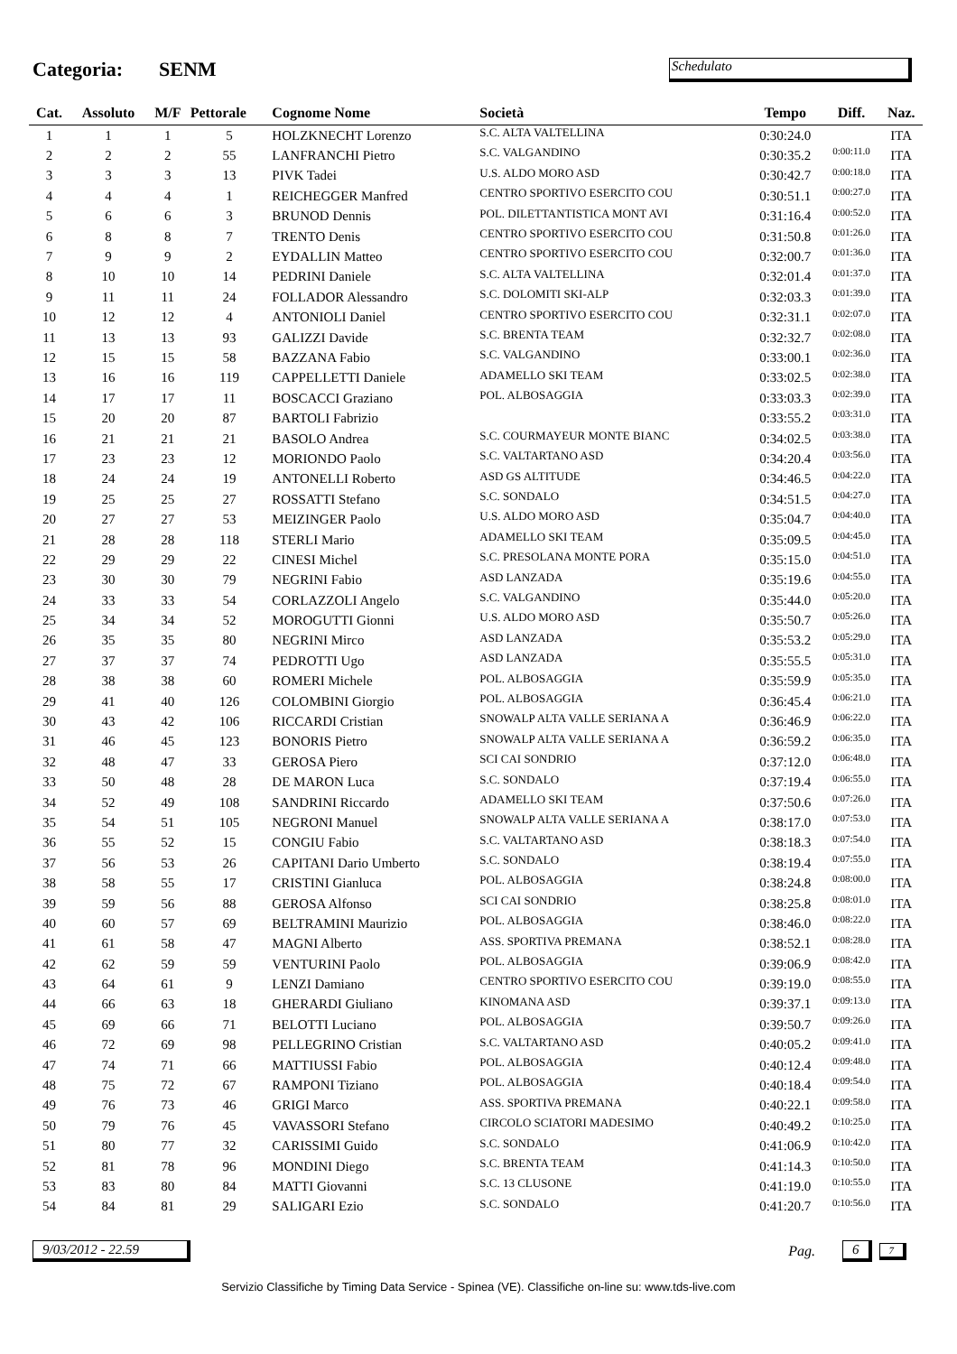Categoria: SENM Schedulato
| Cat. | Assoluto | M/F | Pettorale | Cognome Nome | Società | Tempo | Diff. | Naz. |
| --- | --- | --- | --- | --- | --- | --- | --- | --- |
| 1 | 1 | 1 | 5 | HOLZKNECHT Lorenzo | S.C. ALTA VALTELLINA | 0:30:24.0 | | ITA |
| 2 | 2 | 2 | 55 | LANFRANCHI Pietro | S.C. VALGANDINO | 0:30:35.2 | 0:00:11.0 | ITA |
| 3 | 3 | 3 | 13 | PIVK Tadei | U.S. ALDO MORO ASD | 0:30:42.7 | 0:00:18.0 | ITA |
| 4 | 4 | 4 | 1 | REICHEGGER Manfred | CENTRO SPORTIVO ESERCITO COU | 0:30:51.1 | 0:00:27.0 | ITA |
| 5 | 6 | 6 | 3 | BRUNOD Dennis | POL. DILETTANTISTICA MONT AVI | 0:31:16.4 | 0:00:52.0 | ITA |
| 6 | 8 | 8 | 7 | TRENTO Denis | CENTRO SPORTIVO ESERCITO COU | 0:31:50.8 | 0:01:26.0 | ITA |
| 7 | 9 | 9 | 2 | EYDALLIN Matteo | CENTRO SPORTIVO ESERCITO COU | 0:32:00.7 | 0:01:36.0 | ITA |
| 8 | 10 | 10 | 14 | PEDRINI Daniele | S.C. ALTA VALTELLINA | 0:32:01.4 | 0:01:37.0 | ITA |
| 9 | 11 | 11 | 24 | FOLLADOR Alessandro | S.C. DOLOMITI SKI-ALP | 0:32:03.3 | 0:01:39.0 | ITA |
| 10 | 12 | 12 | 4 | ANTONIOLI Daniel | CENTRO SPORTIVO ESERCITO COU | 0:32:31.1 | 0:02:07.0 | ITA |
| 11 | 13 | 13 | 93 | GALIZZI Davide | S.C. BRENTA TEAM | 0:32:32.7 | 0:02:08.0 | ITA |
| 12 | 15 | 15 | 58 | BAZZANA Fabio | S.C. VALGANDINO | 0:33:00.1 | 0:02:36.0 | ITA |
| 13 | 16 | 16 | 119 | CAPPELLETTI Daniele | ADAMELLO SKI TEAM | 0:33:02.5 | 0:02:38.0 | ITA |
| 14 | 17 | 17 | 11 | BOSCACCI Graziano | POL. ALBOSAGGIA | 0:33:03.3 | 0:02:39.0 | ITA |
| 15 | 20 | 20 | 87 | BARTOLI Fabrizio | | 0:33:55.2 | 0:03:31.0 | ITA |
| 16 | 21 | 21 | 21 | BASOLO Andrea | S.C. COURMAYEUR MONTE BIANC | 0:34:02.5 | 0:03:38.0 | ITA |
| 17 | 23 | 23 | 12 | MORIONDO Paolo | S.C. VALTARTANO ASD | 0:34:20.4 | 0:03:56.0 | ITA |
| 18 | 24 | 24 | 19 | ANTONELLI Roberto | ASD GS ALTITUDE | 0:34:46.5 | 0:04:22.0 | ITA |
| 19 | 25 | 25 | 27 | ROSSATTI Stefano | S.C. SONDALO | 0:34:51.5 | 0:04:27.0 | ITA |
| 20 | 27 | 27 | 53 | MEIZINGER Paolo | U.S. ALDO MORO ASD | 0:35:04.7 | 0:04:40.0 | ITA |
| 21 | 28 | 28 | 118 | STERLI Mario | ADAMELLO SKI TEAM | 0:35:09.5 | 0:04:45.0 | ITA |
| 22 | 29 | 29 | 22 | CINESI Michel | S.C. PRESOLANA MONTE PORA | 0:35:15.0 | 0:04:51.0 | ITA |
| 23 | 30 | 30 | 79 | NEGRINI Fabio | ASD LANZADA | 0:35:19.6 | 0:04:55.0 | ITA |
| 24 | 33 | 33 | 54 | CORLAZZOLI Angelo | S.C. VALGANDINO | 0:35:44.0 | 0:05:20.0 | ITA |
| 25 | 34 | 34 | 52 | MOROGUTTI Gionni | U.S. ALDO MORO ASD | 0:35:50.7 | 0:05:26.0 | ITA |
| 26 | 35 | 35 | 80 | NEGRINI Mirco | ASD LANZADA | 0:35:53.2 | 0:05:29.0 | ITA |
| 27 | 37 | 37 | 74 | PEDROTTI Ugo | ASD LANZADA | 0:35:55.5 | 0:05:31.0 | ITA |
| 28 | 38 | 38 | 60 | ROMERI Michele | POL. ALBOSAGGIA | 0:35:59.9 | 0:05:35.0 | ITA |
| 29 | 41 | 40 | 126 | COLOMBINI Giorgio | POL. ALBOSAGGIA | 0:36:45.4 | 0:06:21.0 | ITA |
| 30 | 43 | 42 | 106 | RICCARDI Cristian | SNOWALP ALTA VALLE SERIANA A | 0:36:46.9 | 0:06:22.0 | ITA |
| 31 | 46 | 45 | 123 | BONORIS Pietro | SNOWALP ALTA VALLE SERIANA A | 0:36:59.2 | 0:06:35.0 | ITA |
| 32 | 48 | 47 | 33 | GEROSA Piero | SCI CAI SONDRIO | 0:37:12.0 | 0:06:48.0 | ITA |
| 33 | 50 | 48 | 28 | DE MARON Luca | S.C. SONDALO | 0:37:19.4 | 0:06:55.0 | ITA |
| 34 | 52 | 49 | 108 | SANDRINI Riccardo | ADAMELLO SKI TEAM | 0:37:50.6 | 0:07:26.0 | ITA |
| 35 | 54 | 51 | 105 | NEGRONI Manuel | SNOWALP ALTA VALLE SERIANA A | 0:38:17.0 | 0:07:53.0 | ITA |
| 36 | 55 | 52 | 15 | CONGIU Fabio | S.C. VALTARTANO ASD | 0:38:18.3 | 0:07:54.0 | ITA |
| 37 | 56 | 53 | 26 | CAPITANI Dario Umberto | S.C. SONDALO | 0:38:19.4 | 0:07:55.0 | ITA |
| 38 | 58 | 55 | 17 | CRISTINI Gianluca | POL. ALBOSAGGIA | 0:38:24.8 | 0:08:00.0 | ITA |
| 39 | 59 | 56 | 88 | GEROSA Alfonso | SCI CAI SONDRIO | 0:38:25.8 | 0:08:01.0 | ITA |
| 40 | 60 | 57 | 69 | BELTRAMINI Maurizio | POL. ALBOSAGGIA | 0:38:46.0 | 0:08:22.0 | ITA |
| 41 | 61 | 58 | 47 | MAGNI Alberto | ASS. SPORTIVA PREMANA | 0:38:52.1 | 0:08:28.0 | ITA |
| 42 | 62 | 59 | 59 | VENTURINI Paolo | POL. ALBOSAGGIA | 0:39:06.9 | 0:08:42.0 | ITA |
| 43 | 64 | 61 | 9 | LENZI Damiano | CENTRO SPORTIVO ESERCITO COU | 0:39:19.0 | 0:08:55.0 | ITA |
| 44 | 66 | 63 | 18 | GHERARDI Giuliano | KINOMANA ASD | 0:39:37.1 | 0:09:13.0 | ITA |
| 45 | 69 | 66 | 71 | BELOTTI Luciano | POL. ALBOSAGGIA | 0:39:50.7 | 0:09:26.0 | ITA |
| 46 | 72 | 69 | 98 | PELLEGRINO Cristian | S.C. VALTARTANO ASD | 0:40:05.2 | 0:09:41.0 | ITA |
| 47 | 74 | 71 | 66 | MATTIUSSI Fabio | POL. ALBOSAGGIA | 0:40:12.4 | 0:09:48.0 | ITA |
| 48 | 75 | 72 | 67 | RAMPONI Tiziano | POL. ALBOSAGGIA | 0:40:18.4 | 0:09:54.0 | ITA |
| 49 | 76 | 73 | 46 | GRIGI Marco | ASS. SPORTIVA PREMANA | 0:40:22.1 | 0:09:58.0 | ITA |
| 50 | 79 | 76 | 45 | VAVASSORI Stefano | CIRCOLO SCIATORI MADESIMO | 0:40:49.2 | 0:10:25.0 | ITA |
| 51 | 80 | 77 | 32 | CARISSIMI Guido | S.C. SONDALO | 0:41:06.9 | 0:10:42.0 | ITA |
| 52 | 81 | 78 | 96 | MONDINI Diego | S.C. BRENTA TEAM | 0:41:14.3 | 0:10:50.0 | ITA |
| 53 | 83 | 80 | 84 | MATTI Giovanni | S.C. 13 CLUSONE | 0:41:19.0 | 0:10:55.0 | ITA |
| 54 | 84 | 81 | 29 | SALIGARI Ezio | S.C. SONDALO | 0:41:20.7 | 0:10:56.0 | ITA |
9/03/2012 - 22.59 Pag. 6 7
Servizio Classifiche by Timing Data Service - Spinea (VE). Classifiche on-line su: www.tds-live.com